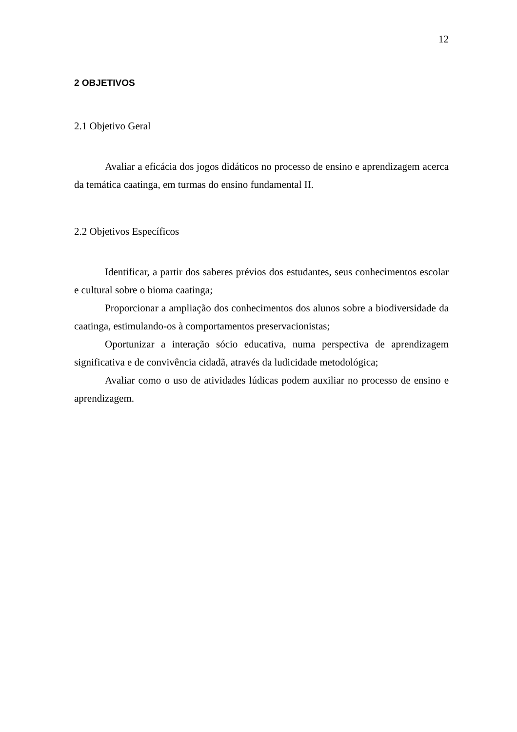12
2 OBJETIVOS
2.1 Objetivo Geral
Avaliar a eficácia dos jogos didáticos no processo de ensino e aprendizagem acerca da temática caatinga, em turmas do ensino fundamental II.
2.2 Objetivos Específicos
Identificar, a partir dos saberes prévios dos estudantes, seus conhecimentos escolar e cultural sobre o bioma caatinga;
Proporcionar a ampliação dos conhecimentos dos alunos sobre a biodiversidade da caatinga, estimulando-os à comportamentos preservacionistas;
Oportunizar a interação sócio educativa, numa perspectiva de aprendizagem significativa e de convivência cidadã, através da ludicidade metodológica;
Avaliar como o uso de atividades lúdicas podem auxiliar no processo de ensino e aprendizagem.